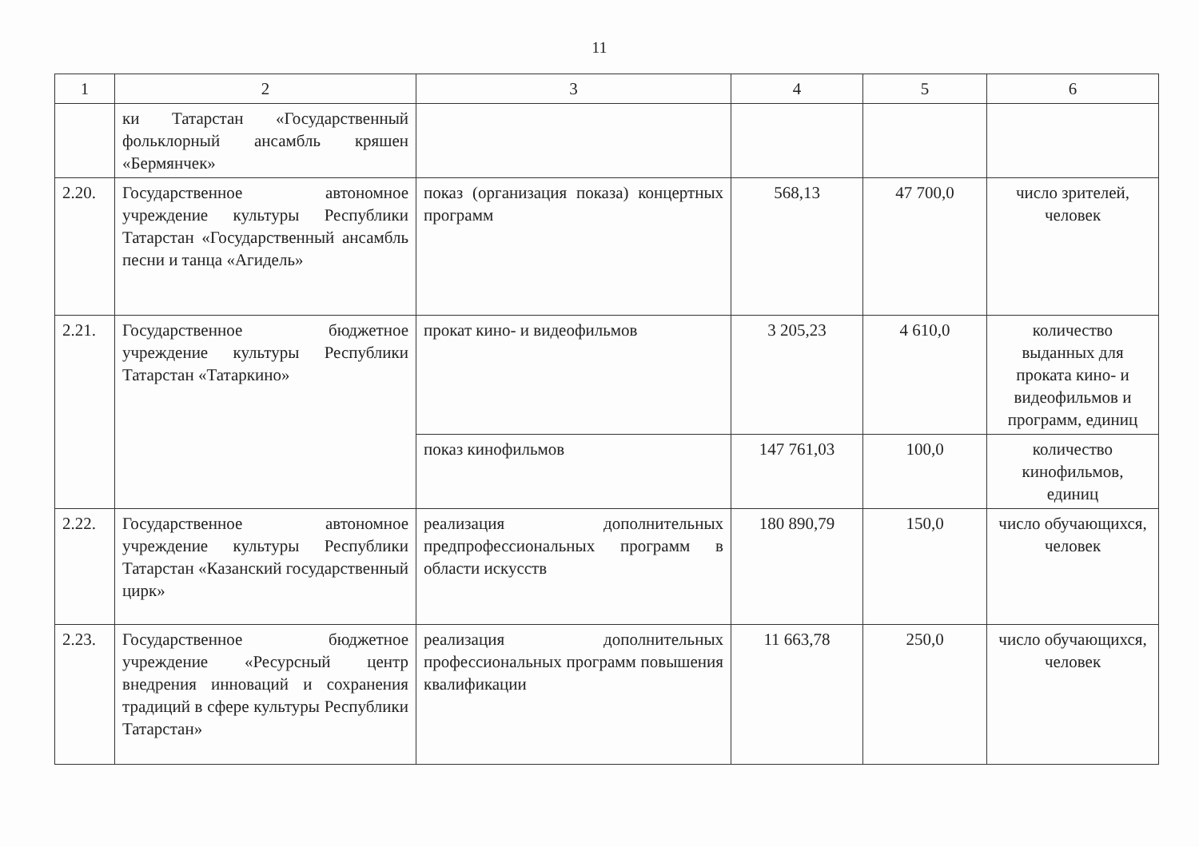11
| 1 | 2 | 3 | 4 | 5 | 6 |
| --- | --- | --- | --- | --- | --- |
| | ки Татарстан «Государственный фольклорный ансамбль кряшен «Бермянчек» | | | | |
| 2.20. | Государственное автономное учреждение культуры Республики Татарстан «Государственный ансамбль песни и танца «Агидель» | показ (организация показа) концертных программ | 568,13 | 47 700,0 | число зрителей, человек |
| 2.21. | Государственное бюджетное учреждение культуры Республики Татарстан «Татаркино» | прокат кино- и видеофильмов | 3 205,23 | 4 610,0 | количество выданных для проката кино- и видеофильмов и программ, единиц |
| | | показ кинофильмов | 147 761,03 | 100,0 | количество кинофильмов, единиц |
| 2.22. | Государственное автономное учреждение культуры Республики Татарстан «Казанский государственный цирк» | реализация дополнительных предпрофессиональных программ в области искусств | 180 890,79 | 150,0 | число обучающихся, человек |
| 2.23. | Государственное бюджетное учреждение «Ресурсный центр внедрения инноваций и сохранения традиций в сфере культуры Республики Татарстан» | реализация дополнительных профессиональных программ повышения квалификации | 11 663,78 | 250,0 | число обучающихся, человек |